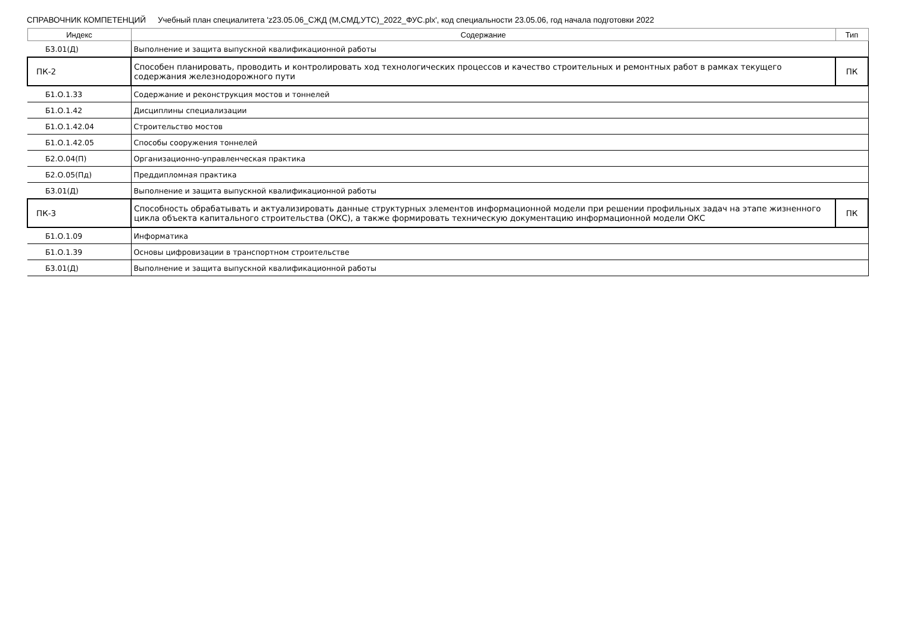СПРАВОЧНИК КОМПЕТЕНЦИЙ Учебный план специалитета 'z23.05.06_СЖД (М,СМД,УТС)_2022_ФУС.plx', код специальности 23.05.06, год начала подготовки 2022
| Индекс | Содержание | Тип |
| --- | --- | --- |
| Б3.01(Д) | Выполнение и защита выпускной квалификационной работы | |
| ПК-2 | Способен планировать, проводить и контролировать ход технологических процессов и качество строительных и ремонтных работ в рамках текущего содержания железнодорожного пути | ПК |
| Б1.О.1.33 | Содержание и реконструкция мостов и тоннелей | |
| Б1.О.1.42 | Дисциплины специализации | |
| Б1.О.1.42.04 | Строительство мостов | |
| Б1.О.1.42.05 | Способы сооружения тоннелей | |
| Б2.О.04(П) | Организационно-управленческая практика | |
| Б2.О.05(Пд) | Преддипломная практика | |
| Б3.01(Д) | Выполнение и защита выпускной квалификационной работы | |
| ПК-3 | Способность обрабатывать и актуализировать данные структурных элементов информационной модели при решении профильных задач на этапе жизненного цикла объекта капитального строительства (ОКС), а также формировать техническую документацию информационной модели ОКС | ПК |
| Б1.О.1.09 | Информатика | |
| Б1.О.1.39 | Основы цифровизации в транспортном строительстве | |
| Б3.01(Д) | Выполнение и защита выпускной квалификационной работы | |